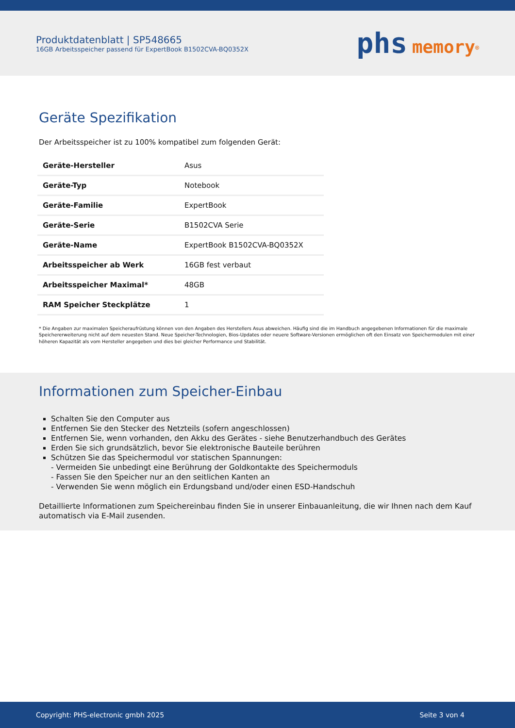Produktdatenblatt | SP548665
16GB Arbeitsspeicher passend für ExpertBook B1502CVA-BQ0352X
phs memory<sup>®</sup>
Geräte Spezifikation
Der Arbeitsspeicher ist zu 100% kompatibel zum folgenden Gerät:
| Geräte-Hersteller | Asus |
| Geräte-Typ | Notebook |
| Geräte-Familie | ExpertBook |
| Geräte-Serie | B1502CVA Serie |
| Geräte-Name | ExpertBook B1502CVA-BQ0352X |
| Arbeitsspeicher ab Werk | 16GB fest verbaut |
| Arbeitsspeicher Maximal* | 48GB |
| RAM Speicher Steckplätze | 1 |
* Die Angaben zur maximalen Speicheraufrüstung können von den Angaben des Herstellers Asus abweichen. Häufig sind die im Handbuch angegebenen Informationen für die maximale Speichererweiterung nicht auf dem neuesten Stand. Neue Speicher-Technologien, Bios-Updates oder neuere Software-Versionen ermöglichen oft den Einsatz von Speichermodulen mit einer höheren Kapazität als vom Hersteller angegeben und dies bei gleicher Performance und Stabilität.
Informationen zum Speicher-Einbau
Schalten Sie den Computer aus
Entfernen Sie den Stecker des Netzteils (sofern angeschlossen)
Entfernen Sie, wenn vorhanden, den Akku des Gerätes - siehe Benutzerhandbuch des Gerätes
Erden Sie sich grundsätzlich, bevor Sie elektronische Bauteile berühren
Schützen Sie das Speichermodul vor statischen Spannungen:
- Vermeiden Sie unbedingt eine Berührung der Goldkontakte des Speichermoduls
- Fassen Sie den Speicher nur an den seitlichen Kanten an
- Verwenden Sie wenn möglich ein Erdungsband und/oder einen ESD-Handschuh
Detaillierte Informationen zum Speichereinbau finden Sie in unserer Einbauanleitung, die wir Ihnen nach dem Kauf automatisch via E-Mail zusenden.
Copyright: PHS-electronic gmbh 2025 Seite 3 von 4